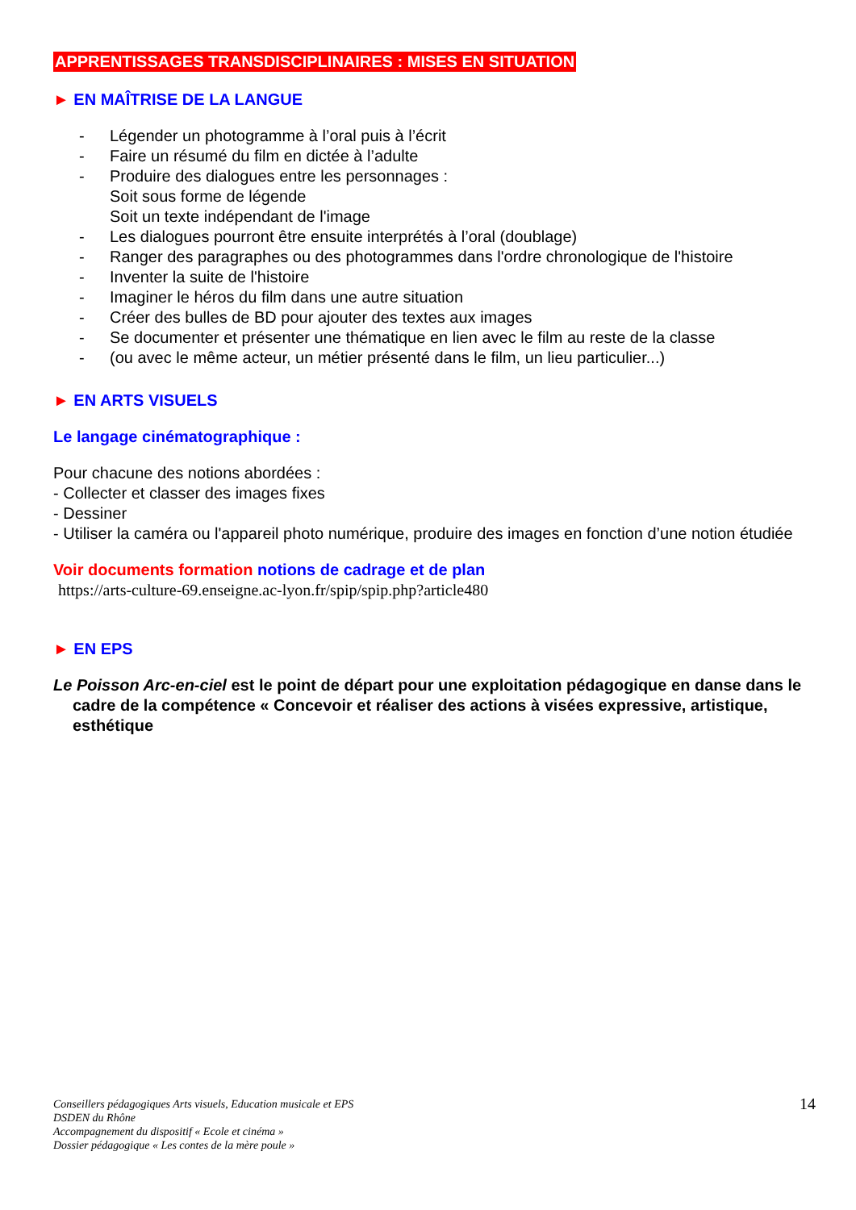APPRENTISSAGES TRANSDISCIPLINAIRES : MISES EN SITUATION
► EN MAÎTRISE DE LA LANGUE
- Légender un photogramme à l’oral puis à l’écrit
- Faire un résumé du film en dictée à l’adulte
- Produire des dialogues entre les personnages :
Soit sous forme de légende
Soit un texte indépendant de l'image
- Les dialogues pourront être ensuite interprétés à l’oral (doublage)
- Ranger des paragraphes ou des photogrammes dans l'ordre chronologique de l'histoire
- Inventer la suite de l'histoire
- Imaginer le héros du film dans une autre situation
- Créer des bulles de BD pour ajouter des textes aux images
- Se documenter et présenter une thématique en lien avec le film au reste de la classe
- (ou avec le même acteur, un métier présenté dans le film, un lieu particulier...)
► EN ARTS VISUELS
Le langage cinématographique :
Pour chacune des notions abordées :
- Collecter et classer des images fixes
- Dessiner
- Utiliser la caméra ou l'appareil photo numérique, produire des images en fonction d’une notion étudiée
Voir documents formation notions de cadrage et de plan
https://arts-culture-69.enseigne.ac-lyon.fr/spip/spip.php?article480
► EN EPS
Le Poisson Arc-en-ciel est le point de départ pour une exploitation pédagogique en danse dans le cadre de la compétence « Concevoir et réaliser des actions à visées expressive, artistique, esthétique
Conseillers pédagogiques Arts visuels, Education musicale et EPS
DSDEN du Rhône
Accompagnement du dispositif « Ecole et cinéma »
Dossier pédagogique « Les contes de la mère poule »
14